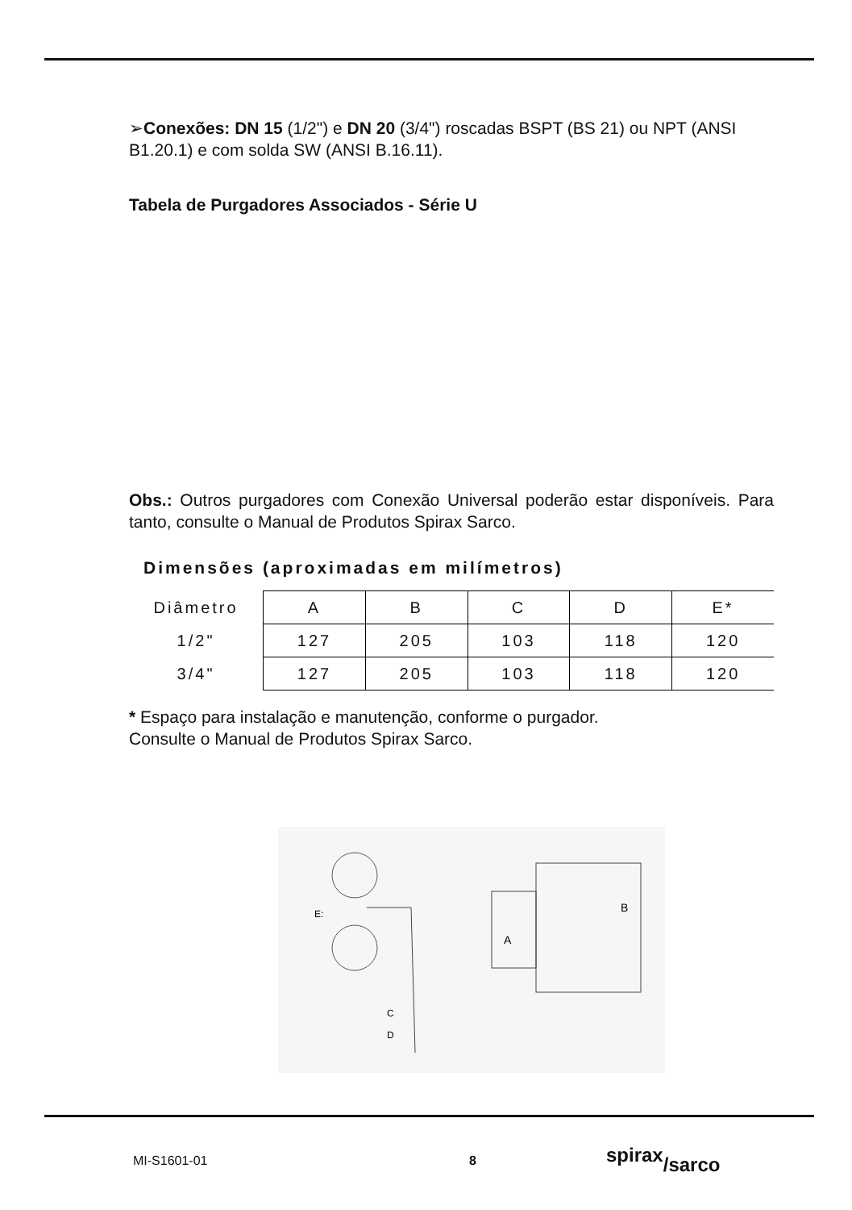➢Conexões: DN 15 (1/2") e DN 20 (3/4") roscadas BSPT (BS 21) ou NPT (ANSI B1.20.1) e com solda SW (ANSI B.16.11).
Tabela de Purgadores Associados - Série U
Obs.: Outros purgadores com Conexão Universal poderão estar disponíveis. Para tanto, consulte o Manual de Produtos Spirax Sarco.
Dimensões (aproximadas em milímetros)
| Diâmetro | A | B | C | D | E* |
| 1/2" | 127 | 205 | 103 | 118 | 120 |
| 3/4" | 127 | 205 | 103 | 118 | 120 |
* Espaço para instalação e manutenção, conforme o purgador.
Consulte o Manual de Produtos Spirax Sarco.
E:
C
D
A
B
MI-S1601-01 8 spirax/sarco